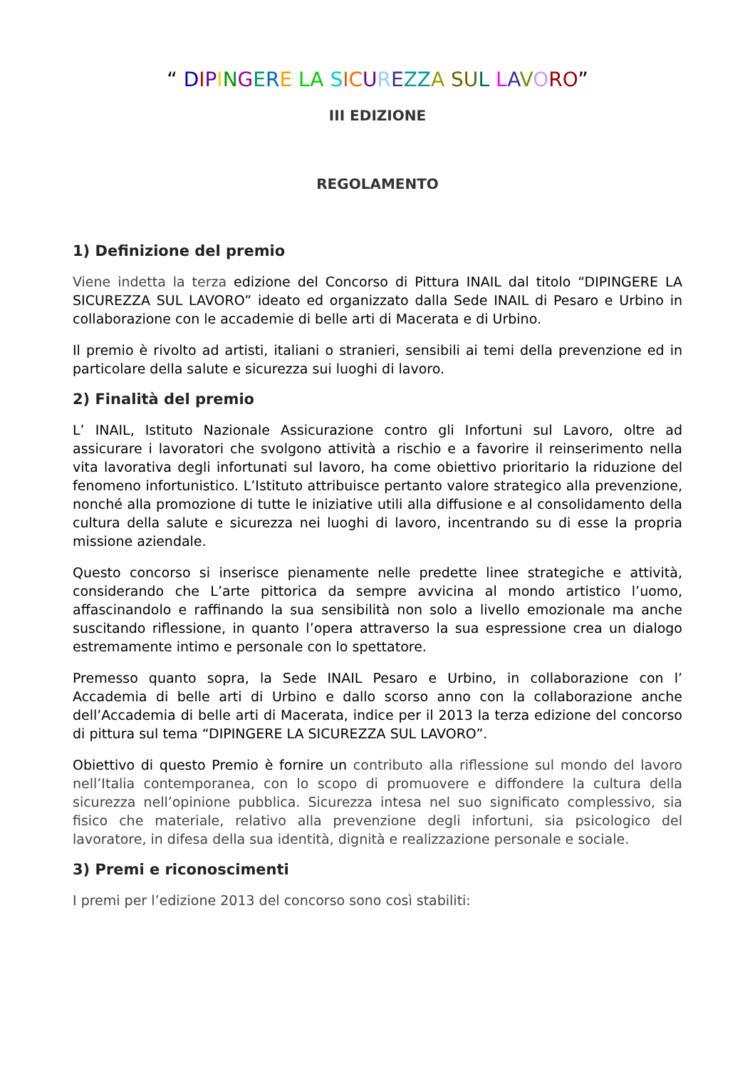“ DIPINGERE LA SICUREZZ A SU L LAVORO”
III EDIZIONE
REGOLAMENTO
1) Definizione del premio
Viene indetta la terza edizione del Concorso di Pittura INAIL dal titolo “DIPINGERE LA SICUREZZA SUL LAVORO” ideato ed organizzato dalla Sede INAIL di Pesaro e Urbino in collaborazione con le accademie di belle arti di Macerata e di Urbino.
Il premio è rivolto ad artisti, italiani o stranieri, sensibili ai temi della prevenzione ed in particolare della salute e sicurezza sui luoghi di lavoro.
2) Finalità del premio
L’ INAIL, Istituto Nazionale Assicurazione contro gli Infortuni sul Lavoro, oltre ad assicurare i lavoratori che svolgono attività a rischio e a favorire il reinserimento nella vita lavorativa degli infortunati sul lavoro, ha come obiettivo prioritario la riduzione del fenomeno infortunistico. L’Istituto attribuisce pertanto valore strategico alla prevenzione, nonché alla promozione di tutte le iniziative utili alla diffusione e al consolidamento della cultura della salute e sicurezza nei luoghi di lavoro, incentrando su di esse la propria missione aziendale.
Questo concorso si inserisce pienamente nelle predette linee strategiche e attività, considerando che L’arte pittorica da sempre avvicina al mondo artistico l’uomo, affascinandolo e raffinando la sua sensibilità non solo a livello emozionale ma anche suscitando riflessione, in quanto l’opera attraverso la sua espressione crea un dialogo estremamente intimo e personale con lo spettatore.
Premesso quanto sopra, la Sede INAIL Pesaro e Urbino, in collaborazione con l’ Accademia di belle arti di Urbino e dallo scorso anno con la collaborazione anche dell’Accademia di belle arti di Macerata, indice per il 2013 la terza edizione del concorso di pittura sul tema “DIPINGERE LA SICUREZZA SUL LAVORO”.
Obiettivo di questo Premio è fornire un contributo alla riflessione sul mondo del lavoro nell’Italia contemporanea, con lo scopo di promuovere e diffondere la cultura della sicurezza nell’opinione pubblica. Sicurezza intesa nel suo significato complessivo, sia fisico che materiale, relativo alla prevenzione degli infortuni, sia psicologico del lavoratore, in difesa della sua identità, dignità e realizzazione personale e sociale.
3) Premi e riconoscimenti
I premi per l’edizione 2013 del concorso sono così stabiliti: